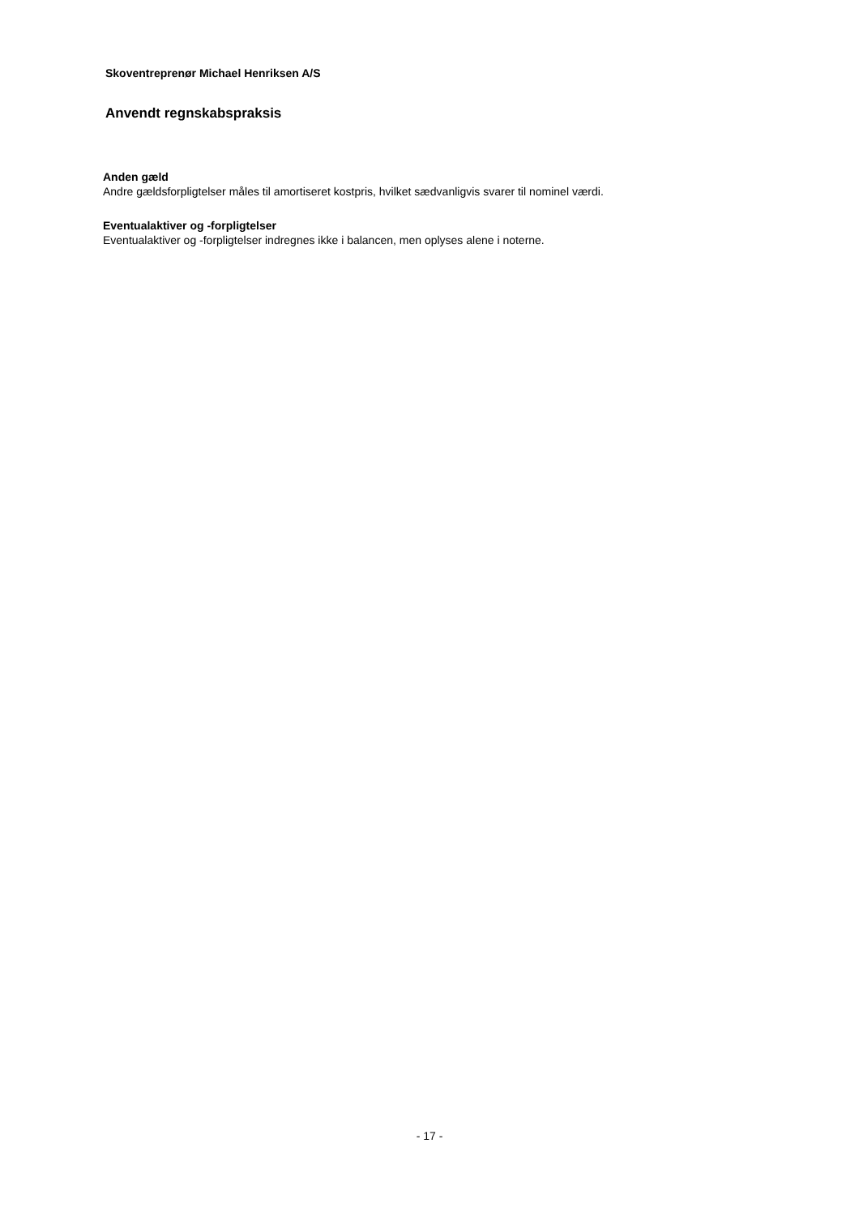Skoventreprenør Michael Henriksen A/S
Anvendt regnskabspraksis
Anden gæld
Andre gældsforpligtelser måles til amortiseret kostpris, hvilket sædvanligvis svarer til nominel værdi.
Eventualaktiver og -forpligtelser
Eventualaktiver og -forpligtelser indregnes ikke i balancen, men oplyses alene i noterne.
- 17 -